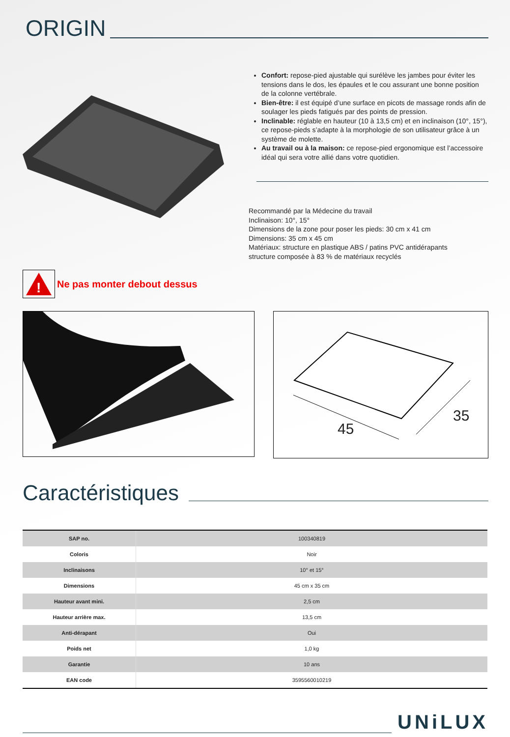ORIGIN
Confort: repose-pied ajustable qui surélève les jambes pour éviter les tensions dans le dos, les épaules et le cou assurant une bonne position de la colonne vertébrale.
Bien-être: il est équipé d’une surface en picots de massage ronds afin de soulager les pieds fatigués par des points de pression.
Inclinable: réglable en hauteur (10 à 13,5 cm) et en inclinaison (10°, 15°), ce repose-pieds s’adapte à la morphologie de son utilisateur grâce à un système de molette.
Au travail ou à la maison: ce repose-pied ergonomique est l’accessoire idéal qui sera votre allié dans votre quotidien.
Recommandé par la Médecine du travail
Inclinaison: 10°, 15°
Dimensions de la zone pour poser les pieds: 30 cm x 41 cm
Dimensions: 35 cm x 45 cm
Matériaux: structure en plastique ABS / patins PVC antidérapants
structure composée à 83 % de matériaux recyclés
!
Ne pas monter debout dessus
45
35
Caractéristiques
| SAP no. | 100340819 |
| Coloris | Noir |
| Inclinaisons | 10° et 15° |
| Dimensions | 45 cm x 35 cm |
| Hauteur avant mini. | 2,5 cm |
| Hauteur arrière max. | 13,5 cm |
| Anti-dérapant | Oui |
| Poids net | 1,0 kg |
| Garantie | 10 ans |
| EAN code | 3595560010219 |
UNiLUX